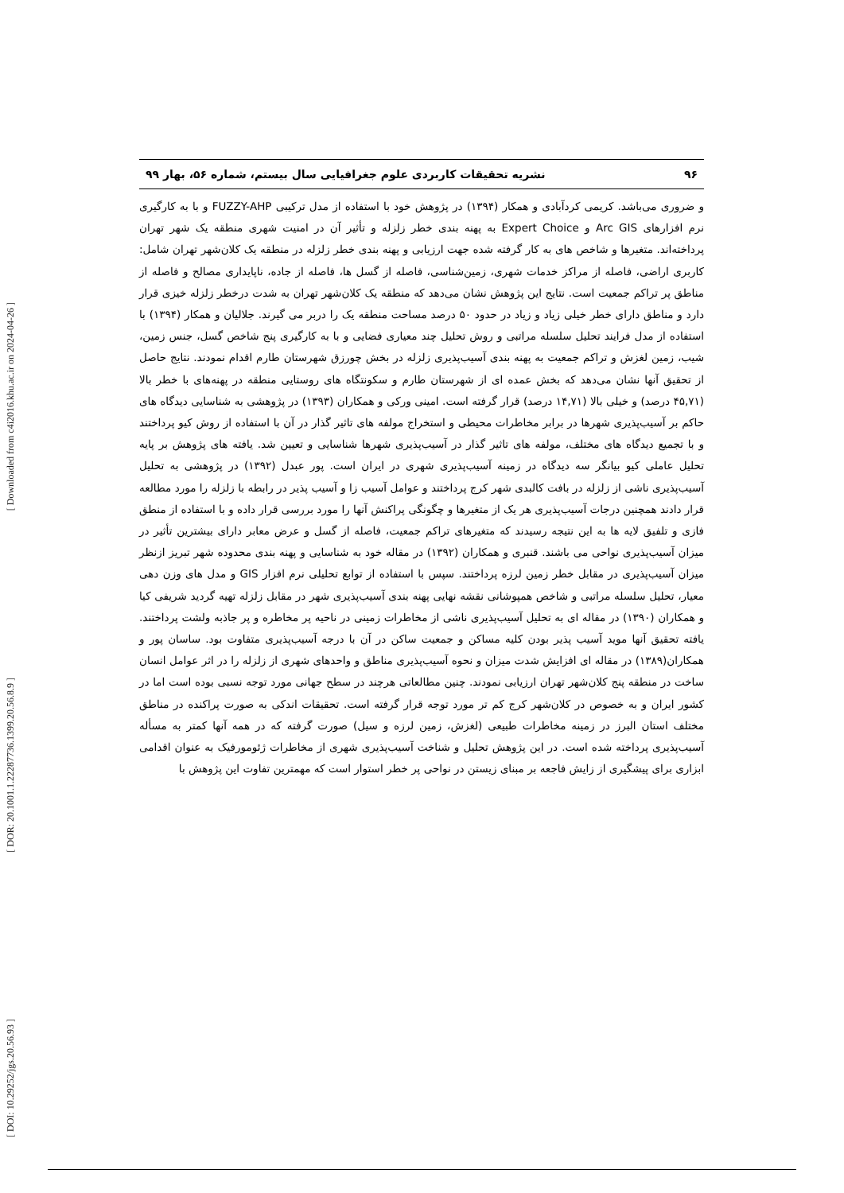[ Downloaded from c4i2016.khu.ac.ir on 2024-04-26 ]
[ DOR: 20.1001.1.22287736.1399.20.56.8.9 ]
[ DOI: 10.29252/jgs.20.56.93 ]
۹۶ نشریه تحقیقات کاربردی علوم جغرافیایی سال بیستم، شماره ۵۶، بهار ۹۹
و ضروری می‌باشد. کریمی کردآبادی و همکار (۱۳۹۴) در پژوهش خود با استفاده از مدل ترکیبی FUZZY-AHP و با به کارگیری نرم افزارهای Arc GIS و Expert Choice به پهنه بندی خطر زلزله و تأثیر آن در امنیت شهری منطقه یک شهر تهران پرداخته‌اند. متغیرها و شاخص های به کار گرفته شده جهت ارزیابی و پهنه بندی خطر زلزله در منطقه یک کلان‌شهر تهران شامل: کاربری اراضی، فاصله از مراکز خدمات شهری، زمین‌شناسی، فاصله از گسل ها، فاصله از جاده، ناپایداری مصالح و فاصله از مناطق پر تراکم جمعیت است. نتایج این پژوهش نشان می‌دهد که منطقه یک کلان‌شهر تهران به شدت درخطر زلزله خیزی قرار دارد و مناطق دارای خطر خیلی زیاد و زیاد در حدود ۵۰ درصد مساحت منطقه یک را دربر می گیرند. جلالیان و همکار (۱۳۹۴) با استفاده از مدل فرایند تحلیل سلسله مراتبی و روش تحلیل چند معیاری فضایی و با به کارگیری پنج شاخص گسل، جنس زمین، شیب، زمین لغزش و تراکم جمعیت به پهنه بندی آسیب‌پذیری زلزله در بخش چورزق شهرستان طارم اقدام نمودند. نتایج حاصل از تحقیق آنها نشان می‌دهد که بخش عمده ای از شهرستان طارم و سکونتگاه های روستایی منطقه در پهنه‌های با خطر بالا (۴۵,۷۱ درصد) و خیلی بالا (۱۴,۷۱ درصد) قرار گرفته است. امینی ورکی و همکاران (۱۳۹۳) در پژوهشی به شناسایی دیدگاه های حاکم بر آسیب‌پذیری شهرها در برابر مخاطرات محیطی و استخراج مولفه های تاثیر گذار در آن با استفاده از روش کیو پرداختند و با تجمیع دیدگاه های مختلف، مولفه های تاثیر گذار در آسیب‌پذیری شهرها شناسایی و تعیین شد. یافته های پژوهش بر پایه تحلیل عاملی کیو بیانگر سه دیدگاه در زمینه آسیب‌پذیری شهری در ایران است. پور عبدل (۱۳۹۲) در پژوهشی به تحلیل آسیب‌پذیری ناشی از زلزله در بافت کالبدی شهر کرج پرداختند و عوامل آسیب زا و آسیب پذیر در رابطه با زلزله را مورد مطالعه قرار دادند همچنین درجات آسیب‌پذیری هر یک از متغیرها و چگونگی پراکنش آنها را مورد بررسی قرار داده و با استفاده از منطق فازی و تلفیق لایه ها به این نتیجه رسیدند که متغیرهای تراکم جمعیت، فاصله از گسل و عرض معابر دارای بیشترین تأثیر در میزان آسیب‌پذیری نواحی می باشند. قنبری و همکاران (۱۳۹۲) در مقاله خود به شناسایی و پهنه بندی محدوده شهر تبریز ازنظر میزان آسیب‌پذیری در مقابل خطر زمین لرزه پرداختند. سپس با استفاده از توابع تحلیلی نرم افزار GIS و مدل های وزن دهی معیار، تحلیل سلسله مراتبی و شاخص همپوشانی نقشه نهایی پهنه بندی آسیب‌پذیری شهر در مقابل زلزله تهیه گردید شریفی کیا و همکاران (۱۳۹۰) در مقاله ای به تحلیل آسیب‌پذیری ناشی از مخاطرات زمینی در ناحیه پر مخاطره و پر جاذبه ولشت پرداختند. یافته تحقیق آنها موید آسیب پذیر بودن کلیه مساکن و جمعیت ساکن در آن با درجه آسیب‌پذیری متفاوت بود. ساسان پور و همکاران(۱۳۸۹) در مقاله ای افزایش شدت میزان و نحوه آسیب‌پذیری مناطق و واحدهای شهری از زلزله را در اثر عوامل انسان ساخت در منطقه پنج کلان‌شهر تهران ارزیابی نمودند. چنین مطالعاتی هرچند در سطح جهانی مورد توجه نسبی بوده است اما در کشور ایران و به خصوص در کلان‌شهر کرج کم تر مورد توجه قرار گرفته است. تحقیقات اندکی به صورت پراکنده در مناطق مختلف استان البرز در زمینه مخاطرات طبیعی (لغزش، زمین لرزه و سیل) صورت گرفته که در همه آنها کمتر به مسأله آسیب‌پذیری پرداخته شده است. در این پژوهش تحلیل و شناخت آسیب‌پذیری شهری از مخاطرات ژئومورفیک به عنوان اقدامی ابزاری برای پیشگیری از زایش فاجعه بر مبنای زیستن در نواحی پر خطر استوار است که مهمترین تفاوت این پژوهش با